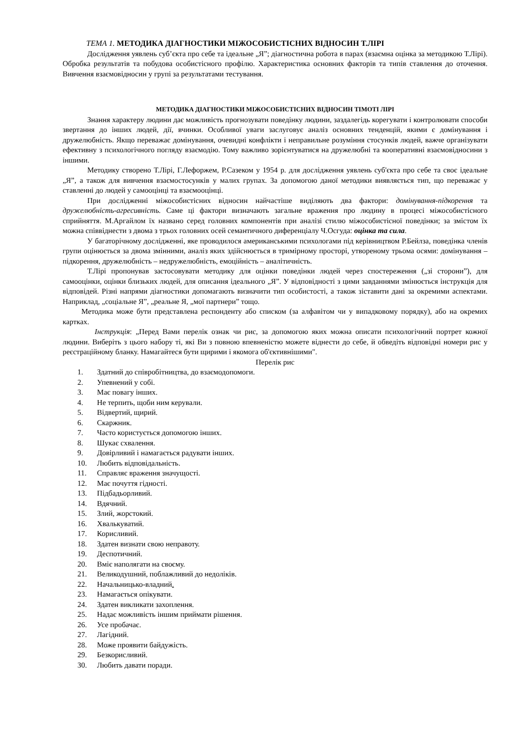ТЕМА 1. МЕТОДИКА ДІАГНОСТИКИ МІЖОСОБИСТІСНИХ ВІДНОСИН Т.ЛІРІ
Дослідження уявлень суб’єкта про себе та ідеальне „Я”; діагностична робота в парах (взаємна оцінка за методикою Т.Лірі). Обробка результатів та побудова особистісного профілю. Характеристика основних факторів та типів ставлення до оточення. Вивчення взаємовідносин у групі за результатами тестування.
МЕТОДИКА ДІАГНОСТИКИ МІЖОСОБИСТІСНИХ ВІДНОСИН ТІМОТІ ЛІРІ
Знання характеру людини дає можливість прогнозувати поведінку людини, заздалегідь корегувати і контролювати способи звертання до інших людей, дії, вчинки. Особливої уваги заслуговує аналіз основних тенденцій, якими є домінування і дружелюбність. Якщо переважає домінування, очевидні конфлікти і неправильне розуміння стосунків людей, важче організувати ефективну з психологічного погляду взаємодію. Тому важливо зорієнтуватися на дружелюбні та кооперативні взаємовідносини з іншими.
Методику створено Т.Лірі, Г.Лефоржем, Р.Сазеком у 1954 р. для дослідження уявлень суб'єкта про себе та своє ідеальне „Я”, а також для вивчення взаємостосунків у малих групах. За допомогою даної методики виявляється тип, що переважає у ставленні до людей у самооцінці та взаємооцінці.
При дослідженні міжособистісних відносин найчастіше виділяють два фактори: домінування-підкорення та дружелюбність-агресивність. Саме ці фактори визначають загальне враження про людину в процесі міжособистісного сприйняття. М.Аргайлом їх названо серед головних компонентів при аналізі стилю міжособистісної поведінки; за змістом їх можна співвіднести з двома з трьох головних осей семантичного диференціалу Ч.Осгуда: оцінка та сила.
У багаторічному дослідженні, яке проводилося американськими психологами під керівництвом Р.Бейлза, поведінка членів групи оцінюється за двома змінними, аналіз яких здійснюється в тримірному просторі, утвореному трьома осями: домінування – підкорення, дружелюбність – недружелюбність, емоційність – аналітичність.
Т.Лірі пропонував застосовувати методику для оцінки поведінки людей через спостереження („зі сторони”), для самооцінки, оцінки близьких людей, для описання ідеального „Я”. У відповідності з цими завданнями змінюється інструкція для відповідей. Різні напрями діагностики допомагають визначити тип особистості, а також зіставити дані за окремими аспектами. Наприклад, „соціальне Я”, „реальне Я, „мої партнери” тощо.
Методика може бути представлена респонденту або списком (за алфавітом чи у випадковому порядку), або на окремих картках.
Інструкція: „Перед Вами перелік ознак чи рис, за допомогою яких можна описати психологічний портрет кожної людини. Виберіть з цього набору ті, які Ви з повною впевненістю можете віднести до себе, й обведіть відповідні номери рис у реєстраційному бланку. Намагайтеся бути щирими і якомога об'єктивнішими".
Перелік рис
1. Здатний до співробітництва, до взаємодопомоги.
2. Упевнений у собі.
3. Має повагу інших.
4. Не терпить, щоби ним керували.
5. Відвертий, щирий.
6. Скаржник.
7. Часто користується допомогою інших.
8. Шукає схвалення.
9. Довірливий і намагається радувати інших.
10. Любить відповідальність.
11. Справляє враження значущості.
12. Має почуття гідності.
13. Підбадьорливий.
14. Вдячний.
15. Злий, жорстокий.
16. Хвалькуватий.
17. Корисливий.
18. Здатен визнати свою неправоту.
19. Деспотичний.
20. Вміє наполягати на своєму.
21. Великодушний, поблажливий до недоліків.
22. Начальницько-владний.
23. Намагається опікувати.
24. Здатен викликати захоплення.
25. Надає можливість іншим приймати рішення.
26. Усе пробачає.
27. Лагідний.
28. Може проявити байдужість.
29. Безкорисливий.
30. Любить давати поради.